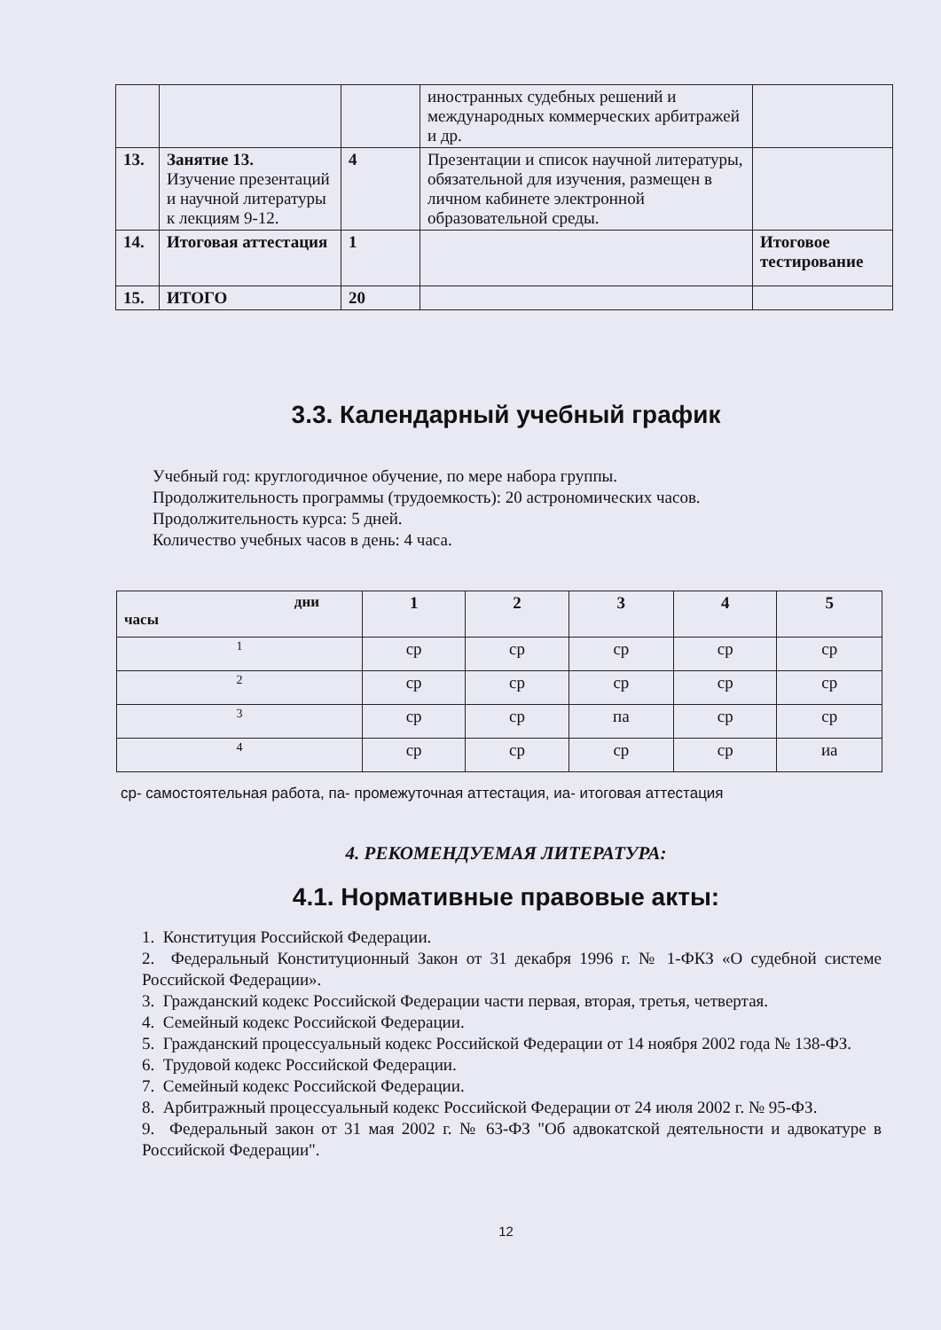| | | | иностранных судебных решений и международных коммерческих арбитражей и др. | |
| 13. | Занятие 13. Изучение презентаций и научной литературы к лекциям 9-12. | 4 | Презентации и список научной литературы, обязательной для изучения, размещен в личном кабинете электронной образовательной среды. | |
| 14. | Итоговая аттестация | 1 | | Итоговое тестирование |
| 15. | ИТОГО | 20 | | |
3.3. Календарный учебный график
Учебный год: круглогодичное обучение, по мере набора группы.
Продолжительность программы (трудоемкость): 20 астрономических часов.
Продолжительность курса: 5 дней.
Количество учебных часов в день: 4 часа.
| дни часы | 1 | 2 | 3 | 4 | 5 |
| --- | --- | --- | --- | --- | --- |
| 1 | ср | ср | ср | ср | ср |
| 2 | ср | ср | ср | ср | ср |
| 3 | ср | ср | па | ср | ср |
| 4 | ср | ср | ср | ср | иа |
ср- самостоятельная работа, па- промежуточная аттестация, иа- итоговая аттестация
4. РЕКОМЕНДУЕМАЯ ЛИТЕРАТУРА:
4.1. Нормативные правовые акты:
1. Конституция Российской Федерации.
2. Федеральный Конституционный Закон от 31 декабря 1996 г. № 1-ФКЗ «О судебной системе Российской Федерации».
3. Гражданский кодекс Российской Федерации части первая, вторая, третья, четвертая.
4. Семейный кодекс Российской Федерации.
5. Гражданский процессуальный кодекс Российской Федерации от 14 ноября 2002 года № 138-ФЗ.
6. Трудовой кодекс Российской Федерации.
7. Семейный кодекс Российской Федерации.
8. Арбитражный процессуальный кодекс Российской Федерации от 24 июля 2002 г. № 95-ФЗ.
9. Федеральный закон от 31 мая 2002 г. № 63-ФЗ "Об адвокатской деятельности и адвокатуре в Российской Федерации".
12